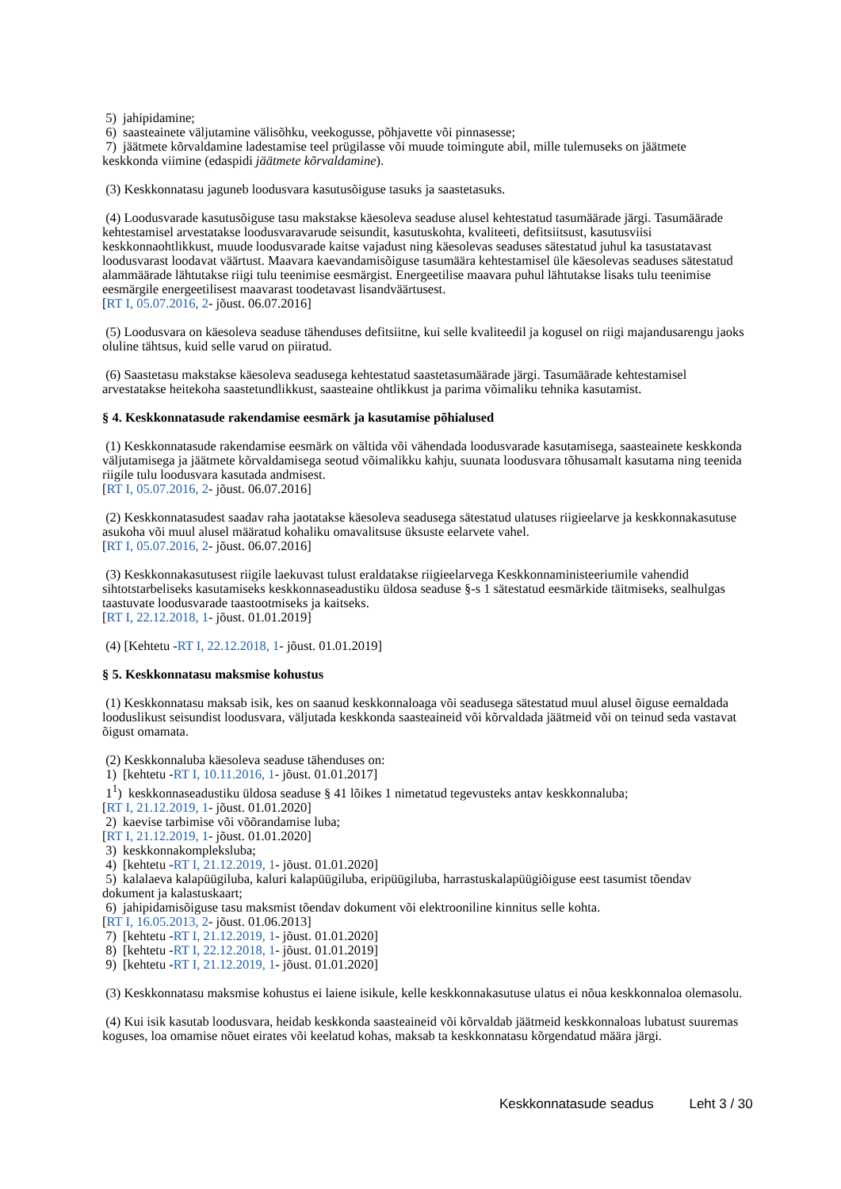5) jahipidamine;
6) saasteainete väljutamine välisõhku, veekogusse, põhjavette või pinnasesse;
7) jäätmete kõrvaldamine ladestamise teel prügilasse või muude toimingute abil, mille tulemuseks on jäätmete keskkonda viimine (edaspidi jäätmete kõrvaldamine).
(3) Keskkonnatasu jaguneb loodusvara kasutusõiguse tasuks ja saastetasuks.
(4) Loodusvarade kasutusõiguse tasu makstakse käesoleva seaduse alusel kehtestatud tasumäärade järgi. Tasumäärade kehtestamisel arvestatakse loodusvaravarude seisundit, kasutuskohta, kvaliteeti, defitsiitsust, kasutusviisi keskkonnaohtlikkust, muude loodusvarade kaitse vajadust ning käesolevas seaduses sätestatud juhul ka tasustatavast loodusvarast loodavat väärtust. Maavara kaevandamisõiguse tasumäära kehtestamisel üle käesolevas seaduses sätestatud alammäärade lähtutakse riigi tulu teenimise eesmärgist. Energeetilise maavara puhul lähtutakse lisaks tulu teenimise eesmärgile energeetilisest maavarast toodetavast lisandväärtusest.
[RT I, 05.07.2016, 2- jõust. 06.07.2016]
(5) Loodusvara on käesoleva seaduse tähenduses defitsiitne, kui selle kvaliteedil ja kogusel on riigi majandusarengu jaoks oluline tähtsus, kuid selle varud on piiratud.
(6) Saastetasu makstakse käesoleva seadusega kehtestatud saastetasumäärade järgi. Tasumäärade kehtestamisel arvestatakse heitekoha saastetundlikkust, saasteaine ohtlikkust ja parima võimaliku tehnika kasutamist.
§ 4. Keskkonnatasude rakendamise eesmärk ja kasutamise põhialused
(1) Keskkonnatasude rakendamise eesmärk on vältida või vähendada loodusvarade kasutamisega, saasteainete keskkonda väljutamisega ja jäätmete kõrvaldamisega seotud võimalikku kahju, suunata loodusvara tõhusamalt kasutama ning teenida riigile tulu loodusvara kasutada andmisest.
[RT I, 05.07.2016, 2- jõust. 06.07.2016]
(2) Keskkonnatasudest saadav raha jaotatakse käesoleva seadusega sätestatud ulatuses riigieelarve ja keskkonnakasutuse asukoha või muul alusel määratud kohaliku omavalitsuse üksuste eelarvete vahel.
[RT I, 05.07.2016, 2- jõust. 06.07.2016]
(3) Keskkonnakasutusest riigile laekuvast tulust eraldatakse riigieelarvega Keskkonnaministeeriumile vahendid sihtotstarbeliseks kasutamiseks keskkonnaseadustiku üldosa seaduse §-s 1 sätestatud eesmärkide täitmiseks, sealhulgas taastuvate loodusvarade taastootmiseks ja kaitseks.
[RT I, 22.12.2018, 1- jõust. 01.01.2019]
(4) [Kehtetu -RT I, 22.12.2018, 1- jõust. 01.01.2019]
§ 5. Keskkonnatasu maksmise kohustus
(1) Keskkonnatasu maksab isik, kes on saanud keskkonnaloaga või seadusega sätestatud muul alusel õiguse eemaldada looduslikust seisundist loodusvara, väljutada keskkonda saasteaineid või kõrvaldada jäätmeid või on teinud seda vastavat õigust omamata.
(2) Keskkonnaluba käesoleva seaduse tähenduses on:
1) [kehtetu -RT I, 10.11.2016, 1- jõust. 01.01.2017]
1<sup>1</sup>) keskkonnaseadustiku üldosa seaduse § 41 lõikes 1 nimetatud tegevusteks antav keskkonnaluba;
[RT I, 21.12.2019, 1- jõust. 01.01.2020]
2) kaevise tarbimise või võõrandamise luba;
[RT I, 21.12.2019, 1- jõust. 01.01.2020]
3) keskkonnakompleksluba;
4) [kehtetu -RT I, 21.12.2019, 1- jõust. 01.01.2020]
5) kalalaeva kalapüügiluba, kaluri kalapüügiluba, eripüügiluba, harrastuskalapüügiõiguse eest tasumist tõendav dokument ja kalastuskaart;
6) jahipidamisõiguse tasu maksmist tõendav dokument või elektrooniline kinnitus selle kohta.
[RT I, 16.05.2013, 2- jõust. 01.06.2013]
7) [kehtetu -RT I, 21.12.2019, 1- jõust. 01.01.2020]
8) [kehtetu -RT I, 22.12.2018, 1- jõust. 01.01.2019]
9) [kehtetu -RT I, 21.12.2019, 1- jõust. 01.01.2020]
(3) Keskkonnatasu maksmise kohustus ei laiene isikule, kelle keskkonnakasutuse ulatus ei nõua keskkonnaloa olemasolu.
(4) Kui isik kasutab loodusvara, heidab keskkonda saasteaineid või kõrvaldab jäätmeid keskkonnaloas lubatust suuremas koguses, loa omamise nõuet eirates või keelatud kohas, maksab ta keskkonnatasu kõrgendatud määra järgi.
Keskkonnatasude seadus Leht 3 / 30